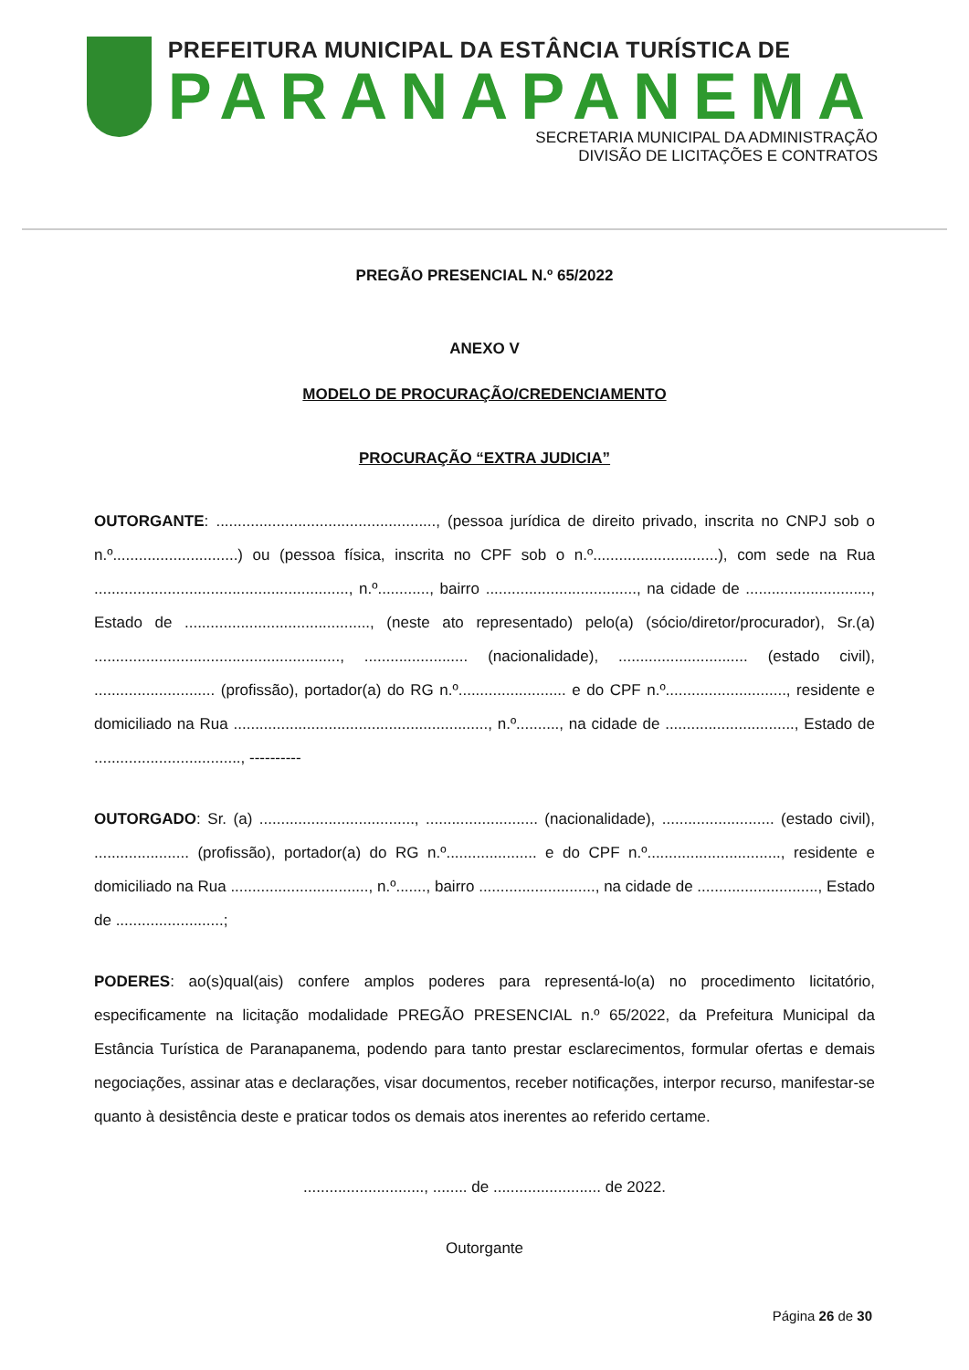PREFEITURA MUNICIPAL DA ESTÂNCIA TURÍSTICA DE
PARANAPANEMA
SECRETARIA MUNICIPAL DA ADMINISTRAÇÃO
DIVISÃO DE LICITAÇÕES E CONTRATOS
PREGÃO PRESENCIAL N.º 65/2022
ANEXO V
MODELO DE PROCURAÇÃO/CREDENCIAMENTO
PROCURAÇÃO “EXTRA JUDICIA”
OUTORGANTE: ..................................................., (pessoa jurídica de direito privado, inscrita no CNPJ sob o n.º.............................) ou (pessoa física, inscrita no CPF sob o n.º.............................), com sede na Rua ..........................................................., n.º............, bairro ..................................., na cidade de ............................., Estado de ..........................................., (neste ato representado) pelo(a) (sócio/diretor/procurador), Sr.(a) ........................................................., ........................ (nacionalidade), .............................. (estado civil), ............................ (profissão), portador(a) do RG n.º......................... e do CPF n.º............................, residente e domiciliado na Rua ..........................................................., n.º.........., na cidade de .............................., Estado de .................................., ----------
OUTORGADO: Sr. (a) ...................................., .......................... (nacionalidade), .......................... (estado civil), ...................... (profissão), portador(a) do RG n.º..................... e do CPF n.º..............................., residente e domiciliado na Rua ................................, n.º......., bairro ..........................., na cidade de ............................, Estado de .........................;
PODERES: ao(s)qual(ais) confere amplos poderes para representá-lo(a) no procedimento licitatório, especificamente na licitação modalidade PREGÃO PRESENCIAL n.º 65/2022, da Prefeitura Municipal da Estância Turística de Paranapanema, podendo para tanto prestar esclarecimentos, formular ofertas e demais negociações, assinar atas e declarações, visar documentos, receber notificações, interpor recurso, manifestar-se quanto à desistência deste e praticar todos os demais atos inerentes ao referido certame.
............................, ........ de ......................... de 2022.
Outorgante
Página 26 de 30